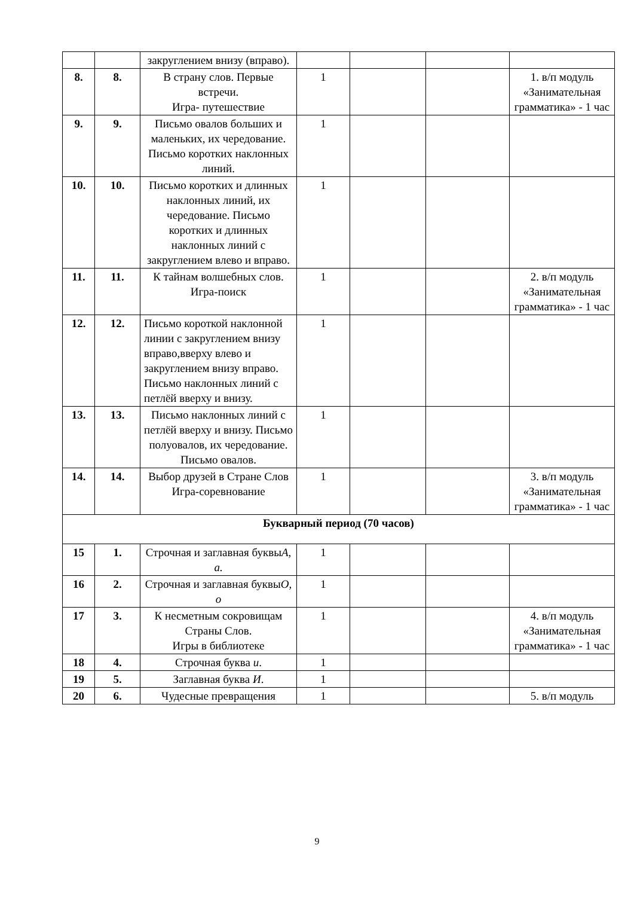| | | закруглением внизу (вправо). | | | | |
| 8. | 8. | В страну слов. Первые встречи. Игра- путешествие | 1 | | | 1. в/п модуль «Занимательная грамматика» - 1 час |
| 9. | 9. | Письмо овалов больших и маленьких, их чередование. Письмо коротких наклонных линий. | 1 | | | |
| 10. | 10. | Письмо коротких и длинных наклонных линий, их чередование. Письмо коротких и длинных наклонных линий с закруглением влево и вправо. | 1 | | | |
| 11. | 11. | К тайнам волшебных слов. Игра-поиск | 1 | | | 2. в/п модуль «Занимательная грамматика» - 1 час |
| 12. | 12. | Письмо короткой наклонной линии с закруглением внизу вправо,вверху влево и закруглением внизу вправо. Письмо наклонных линий с петлёй вверху и внизу. | 1 | | | |
| 13. | 13. | Письмо наклонных линий с петлёй вверху и внизу. Письмо полуовалов, их чередование. Письмо овалов. | 1 | | | |
| 14. | 14. | Выбор друзей в Стране Слов Игра-соревнование | 1 | | | 3. в/п модуль «Занимательная грамматика» - 1 час |
| Букварный период (70 часов) | | | | | | |
| 15 | 1. | Строчная и заглавная буквы А, а. | 1 | | | |
| 16 | 2. | Строчная и заглавная буквы О, о | 1 | | | |
| 17 | 3. | К несметным сокровищам Страны Слов. Игры в библиотеке | 1 | | | 4. в/п модуль «Занимательная грамматика» - 1 час |
| 18 | 4. | Строчная буква и . | 1 | | | |
| 19 | 5. | Заглавная буква И . | 1 | | | |
| 20 | 6. | Чудесные превращения | 1 | | | 5. в/п модуль |
9